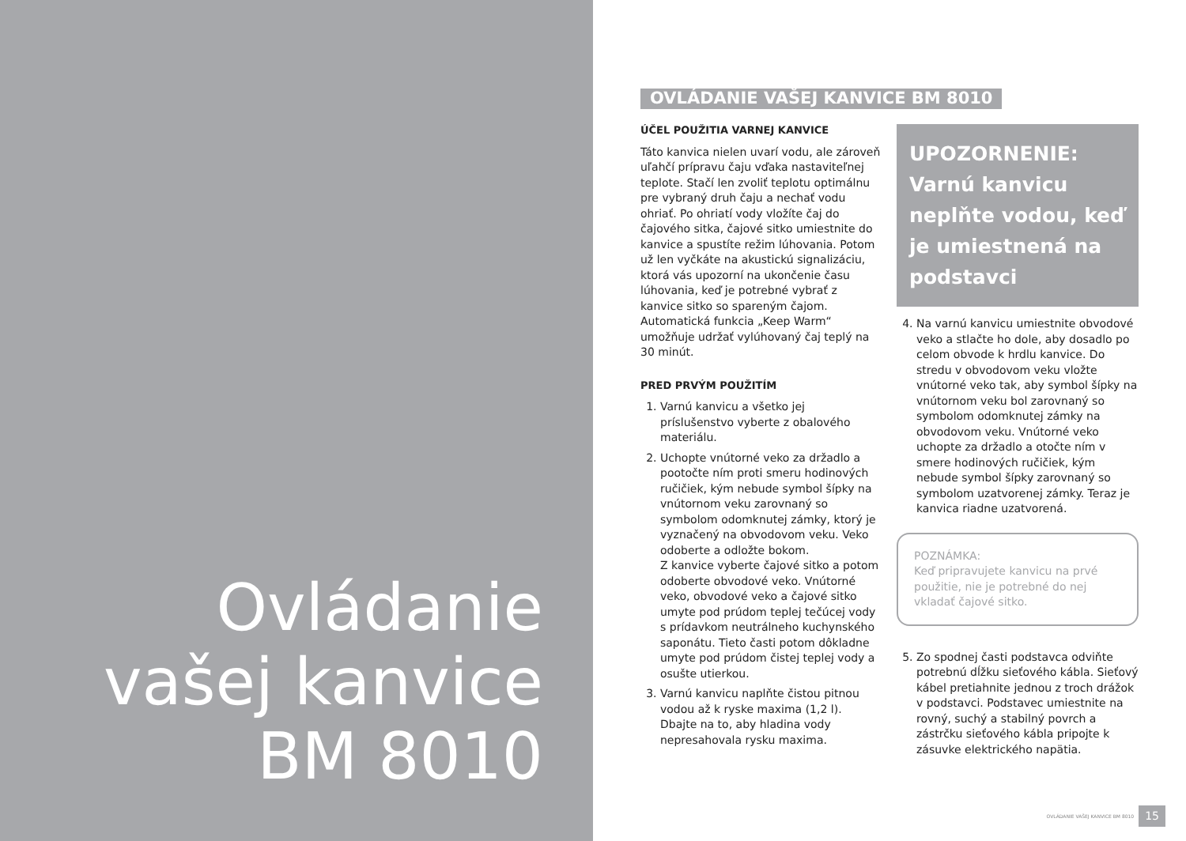Ovládanie
vašej kanvice
BM 8010
OVLÁDANIE VAŠEJ KANVICE BM 8010
ÚČEL POUŽITIA VARNEJ KANVICE
Táto kanvica nielen uvarí vodu, ale zároveň uľahčí prípravu čaju vďaka nastaviteľnej teplote. Stačí len zvoliť teplotu optimálnu pre vybraný druh čaju a nechať vodu ohriať. Po ohriatí vody vložíte čaj do čajového sitka, čajové sitko umiestnite do kanvice a spustíte režim lúhovania. Potom už len vyčkáte na akustickú signalizáciu, ktorá vás upozorní na ukončenie času lúhovania, keď je potrebné vybrať z kanvice sitko so spareným čajom. Automatická funkcia „Keep Warm“ umožňuje udržať vylúhovaný čaj teplý na 30 minút.
PRED PRVÝM POUŽITÍM
1. Varnú kanvicu a všetko jej príslušenstvo vyberte z obalového materiálu.
2. Uchopte vnútorné veko za držadlo a pootočte ním proti smeru hodinových ručičiek, kým nebude symbol šípky na vnútornom veku zarovnaný so symbolom odomknutej zámky, ktorý je vyznačený na obvodovom veku. Veko odoberte a odložte bokom.
Z kanvice vyberte čajové sitko a potom odoberte obvodové veko. Vnútorné veko, obvodové veko a čajové sitko umyte pod prúdom teplej tečúcej vody s prídavkom neutrálneho kuchynského saponátu. Tieto časti potom dôkladne umyte pod prúdom čistej teplej vody a osušte utierkou.
3. Varnú kanvicu naplňte čistou pitnou vodou až k ryske maxima (1,2 l). Dbajte na to, aby hladina vody nepresahovala rysku maxima.
UPOZORNENIE:
Varnú kanvicu neplňte vodou, keď je umiestnená na podstavci
4. Na varnú kanvicu umiestnite obvodové veko a stlačte ho dole, aby dosadlo po celom obvode k hrdlu kanvice. Do stredu v obvodovom veku vložte vnútorné veko tak, aby symbol šípky na vnútornom veku bol zarovnaný so symbolom odomknutej zámky na obvodovom veku. Vnútorné veko uchopte za držadlo a otočte ním v smere hodinových ručičiek, kým nebude symbol šípky zarovnaný so symbolom uzatvorenej zámky. Teraz je kanvica riadne uzatvorená.
POZNÁMKA:
Keď pripravujete kanvicu na prvé použitie, nie je potrebné do nej vkladať čajové sitko.
5. Zo spodnej časti podstavca odviňte potrebnú dĺžku sieťového kábla. Sieťový kábel pretiahnite jednou z troch drážok v podstavci. Podstavec umiestnite na rovný, suchý a stabilný povrch a zástrčku sieťového kábla pripojte k zásuvke elektrického napätia.
OVLÁDANIE VAŠEJ KANVICE BM 8010 15